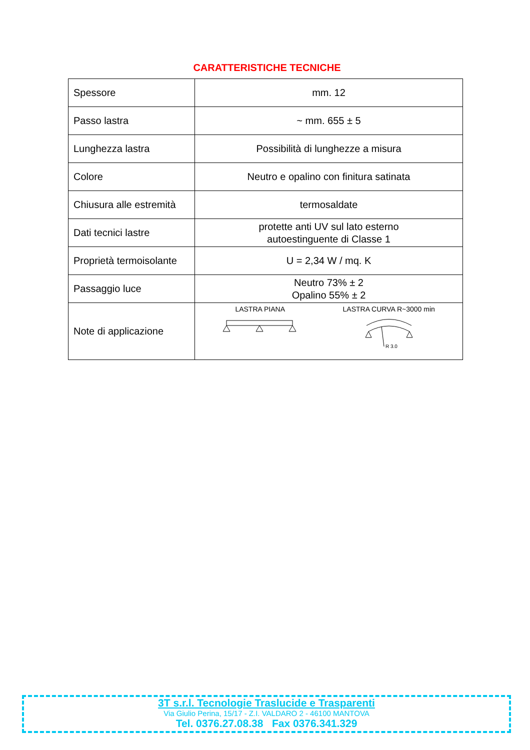CARATTERISTICHE TECNICHE
| Spessore | mm. 12 |
| Passo lastra | ~ mm. 655 ± 5 |
| Lunghezza lastra | Possibilità di lunghezze a misura |
| Colore | Neutro e opalino con finitura satinata |
| Chiusura alle estremità | termosaldate |
| Dati tecnici lastre | protette anti UV sul lato esterno autoestinguente di Classe 1 |
| Proprietà termoisolante | U = 2,34 W / mq. K |
| Passaggio luce | Neutro 73% ± 2 Opalino 55% ± 2 |
| Note di applicazione | LASTRA PIANA LASTRA CURVA R~3000 min R 3.0 |
3T s.r.l. Tecnologie Traslucide e Trasparenti
Via Giulio Perina, 15/17 - Z.I. VALDARO 2 - 46100 MANTOVA
Tel. 0376.27.08.38 Fax 0376.341.329